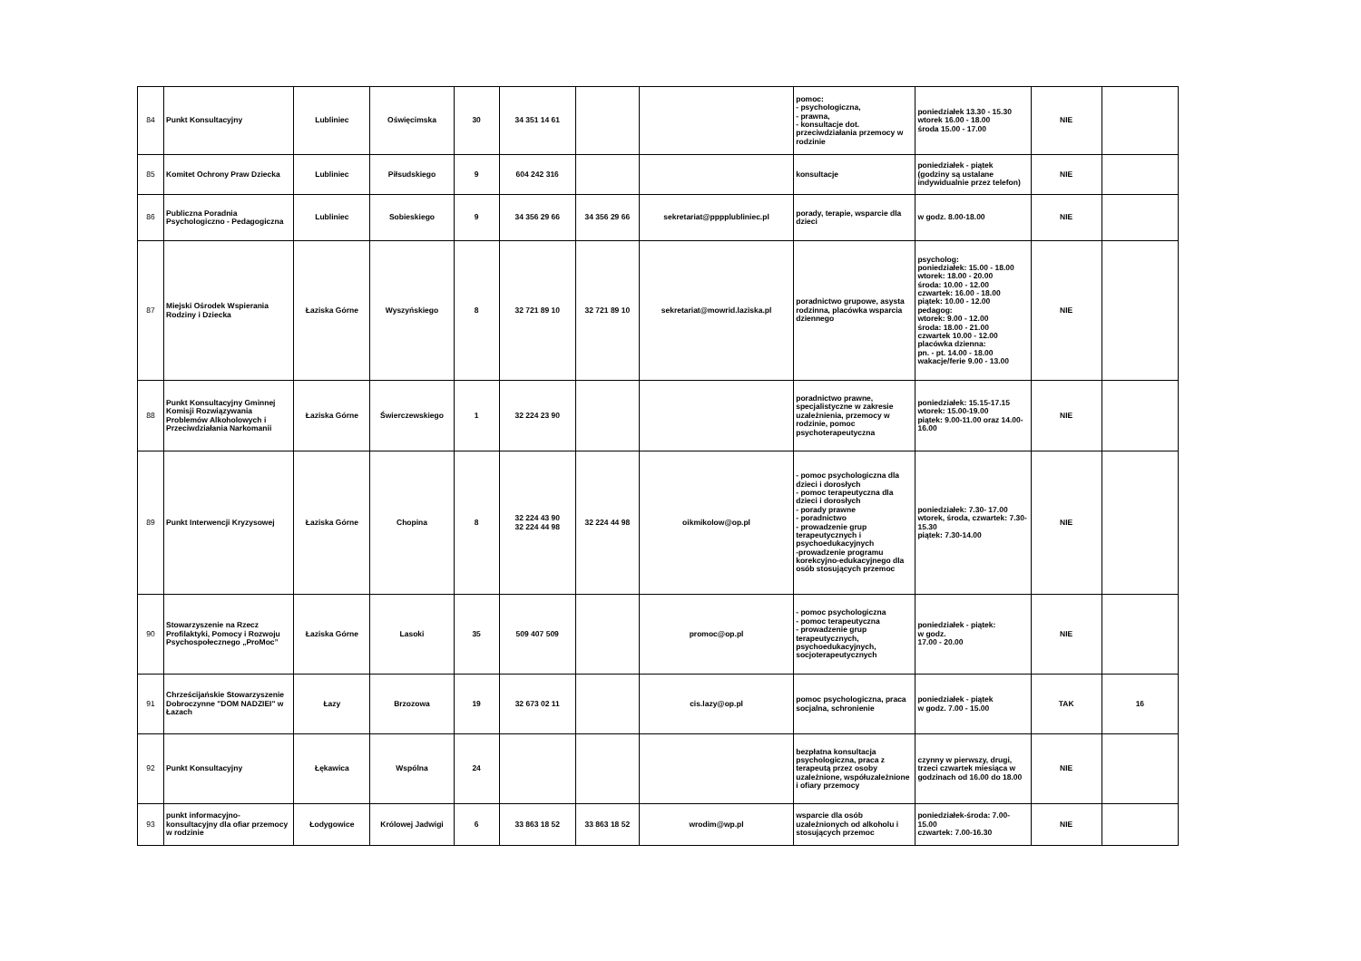| 84 | Punkt Konsultacyjny | Lubliniec | Oświęcimska | 30 | 34 351 14 61 | | | pomoc: - psychologiczna, - prawna, - konsultacje dot. przeciwdziałania przemocy w rodzinie | poniedziałek 13.30 - 15.30 wtorek 16.00 - 18.00 środa 15.00 - 17.00 | NIE | |
| 85 | Komitet Ochrony Praw Dziecka | Lubliniec | Piłsudskiego | 9 | 604 242 316 | | | konsultacje | poniedziałek - piątek (godziny są ustalane indywidualnie przez telefon) | NIE | |
| 86 | Publiczna Poradnia Psychologiczno - Pedagogiczna | Lubliniec | Sobieskiego | 9 | 34 356 29 66 | 34 356 29 66 | sekretariat@pppplubliniec.pl | porady, terapie, wsparcie dla dzieci | w godz. 8.00-18.00 | NIE | |
| 87 | Miejski Ośrodek Wspierania Rodziny i Dziecka | Łaziska Górne | Wyszyńskiego | 8 | 32 721 89 10 | 32 721 89 10 | sekretariat@mowrid.laziska.pl | poradnictwo grupowe, asysta rodzinna, placówka wsparcia dziennego | psycholog: poniedziałek: 15.00 - 18.00 wtorek: 18.00 - 20.00 środa: 10.00 - 12.00 czwartek: 16.00 - 18.00 piątek: 10.00 - 12.00 pedagog: wtorek: 9.00 - 12.00 środa: 18.00 - 21.00 czwartek 10.00 - 12.00 placówka dzienna: pn. - pt. 14.00 - 18.00 wakacje/ferie 9.00 - 13.00 | NIE | |
| 88 | Punkt Konsultacyjny Gminnej Komisji Rozwiązywania Problemów Alkoholowych i Przeciwdziałania Narkomanii | Łaziska Górne | Świerczewskiego | 1 | 32 224 23 90 | | | poradnictwo prawne, specjalistyczne w zakresie uzależnienia, przemocy w rodzinie, pomoc psychoterapeutyczna | poniedziałek: 15.15-17.15 wtorek: 15.00-19.00 piątek: 9.00-11.00 oraz 14.00-16.00 | NIE | |
| 89 | Punkt Interwencji Kryzysowej | Łaziska Górne | Chopina | 8 | 32 224 43 90 32 224 44 98 | 32 224 44 98 | oikmikolow@op.pl | - pomoc psychologiczna dla dzieci i dorosłych - pomoc terapeutyczna dla dzieci i dorosłych - porady prawne - poradnictwo - prowadzenie grup terapeutycznych i psychoedukacyjnych -prowadzenie programu korekcyjno-edukacyjnego dla osób stosujących przemoc | poniedziałek: 7.30- 17.00 wtorek, środa, czwartek: 7.30-15.30 piątek: 7.30-14.00 | NIE | |
| 90 | Stowarzyszenie na Rzecz Profilaktyki, Pomocy i Rozwoju Psychospołecznego „ProMoc” | Łaziska Górne | Lasoki | 35 | 509 407 509 | | promoc@op.pl | - pomoc psychologiczna - pomoc terapeutyczna - prowadzenie grup terapeutycznych, psychoedukacyjnych, socjoterapeutycznych | poniedziałek - piątek: w godz. 17.00 - 20.00 | NIE | |
| 91 | Chrześcijańskie Stowarzyszenie Dobroczynne "DOM NADZIEI" w Łazach | Łazy | Brzozowa | 19 | 32 673 02 11 | | cis.lazy@op.pl | pomoc psychologiczna, praca socjalna, schronienie | poniedziałek - piątek w godz. 7.00 - 15.00 | TAK | 16 |
| 92 | Punkt Konsultacyjny | Łękawica | Wspólna | 24 | | | | bezpłatna konsultacja psychologiczna, praca z terapeutą przez osoby uzależnione, współuzależnione i ofiary przemocy | czynny w pierwszy, drugi, trzeci czwartek miesiąca w godzinach od 16.00 do 18.00 | NIE | |
| 93 | punkt informacyjno-konsultacyjny dla ofiar przemocy w rodzinie | Łodygowice | Królowej Jadwigi | 6 | 33 863 18 52 | 33 863 18 52 | wrodim@wp.pl | wsparcie dla osób uzależnionych od alkoholu i stosujących przemoc | poniedziałek-środa: 7.00-15.00 czwartek: 7.00-16.30 | NIE | |